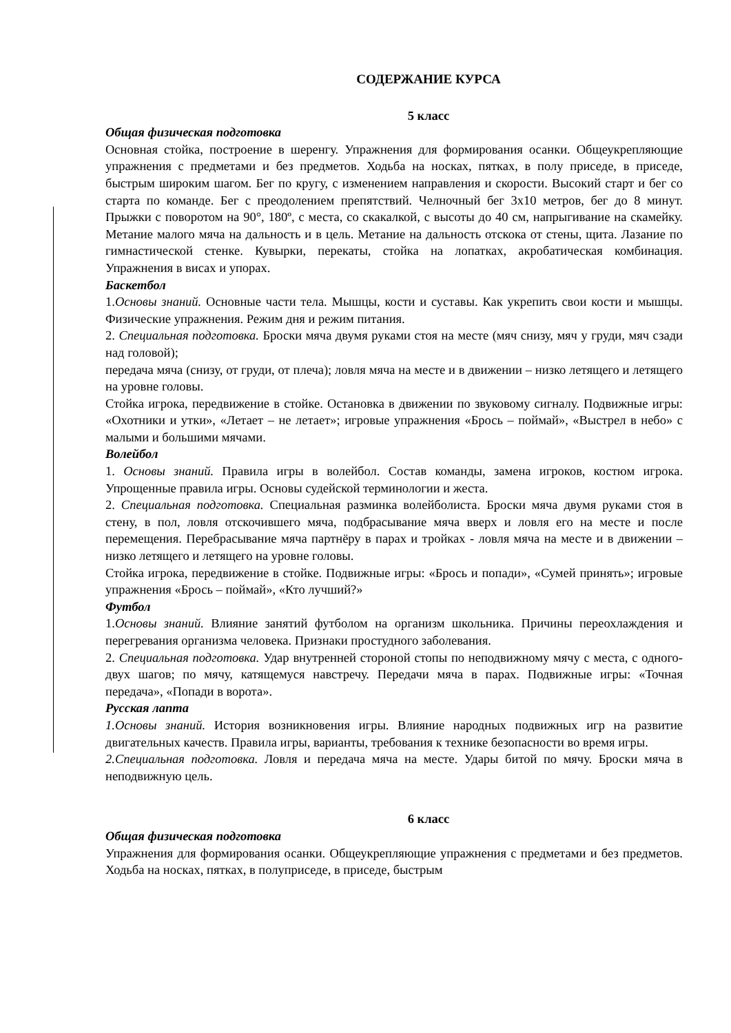СОДЕРЖАНИЕ КУРСА
5 класс
Общая физическая подготовка
Основная стойка, построение в шеренгу. Упражнения для формирования осанки. Общеукрепляющие упражнения с предметами и без предметов. Ходьба на носках, пятках, в полу приседе, в приседе, быстрым широким шагом. Бег по кругу, с изменением направления и скорости. Высокий старт и бег со старта по команде. Бег с преодолением препятствий. Челночный бег 3х10 метров, бег до 8 минут. Прыжки с поворотом на 90°, 180º, с места, со скакалкой, с высоты до 40 см, напрыгивание на скамейку. Метание малого мяча на дальность и в цель. Метание на дальность отскока от стены, щита. Лазание по гимнастической стенке. Кувырки, перекаты, стойка на лопатках, акробатическая комбинация. Упражнения в висах и упорах.
Баскетбол
1.Основы знаний. Основные части тела. Мышцы, кости и суставы. Как укрепить свои кости и мышцы. Физические упражнения. Режим дня и режим питания.
2. Специальная подготовка. Броски мяча двумя руками стоя на месте (мяч снизу, мяч у груди, мяч сзади над головой);
передача мяча (снизу, от груди, от плеча); ловля мяча на месте и в движении – низко летящего и летящего на уровне головы.
Стойка игрока, передвижение в стойке. Остановка в движении по звуковому сигналу. Подвижные игры: «Охотники и утки», «Летает – не летает»; игровые упражнения «Брось – поймай», «Выстрел в небо» с малыми и большими мячами.
Волейбол
1. Основы знаний. Правила игры в волейбол. Состав команды, замена игроков, костюм игрока. Упрощенные правила игры. Основы судейской терминологии и жеста.
2. Специальная подготовка. Специальная разминка волейболиста. Броски мяча двумя руками стоя в стену, в пол, ловля отскочившего мяча, подбрасывание мяча вверх и ловля его на месте и после перемещения. Перебрасывание мяча партнёру в парах и тройках - ловля мяча на месте и в движении – низко летящего и летящего на уровне головы.
Стойка игрока, передвижение в стойке. Подвижные игры: «Брось и попади», «Сумей принять»; игровые упражнения «Брось – поймай», «Кто лучший?»
Футбол
1.Основы знаний. Влияние занятий футболом на организм школьника. Причины переохлаждения и перегревания организма человека. Признаки простудного заболевания.
2. Специальная подготовка. Удар внутренней стороной стопы по неподвижному мячу с места, с одного-двух шагов; по мячу, катящемуся навстречу. Передачи мяча в парах. Подвижные игры: «Точная передача», «Попади в ворота».
Русская лапта
1.Основы знаний. История возникновения игры. Влияние народных подвижных игр на развитие двигательных качеств. Правила игры, варианты, требования к технике безопасности во время игры.
2.Специальная подготовка. Ловля и передача мяча на месте. Удары битой по мячу. Броски мяча в неподвижную цель.
6 класс
Общая физическая подготовка
Упражнения для формирования осанки. Общеукрепляющие упражнения с предметами и без предметов. Ходьба на носках, пятках, в полуприседе, в приседе, быстрым